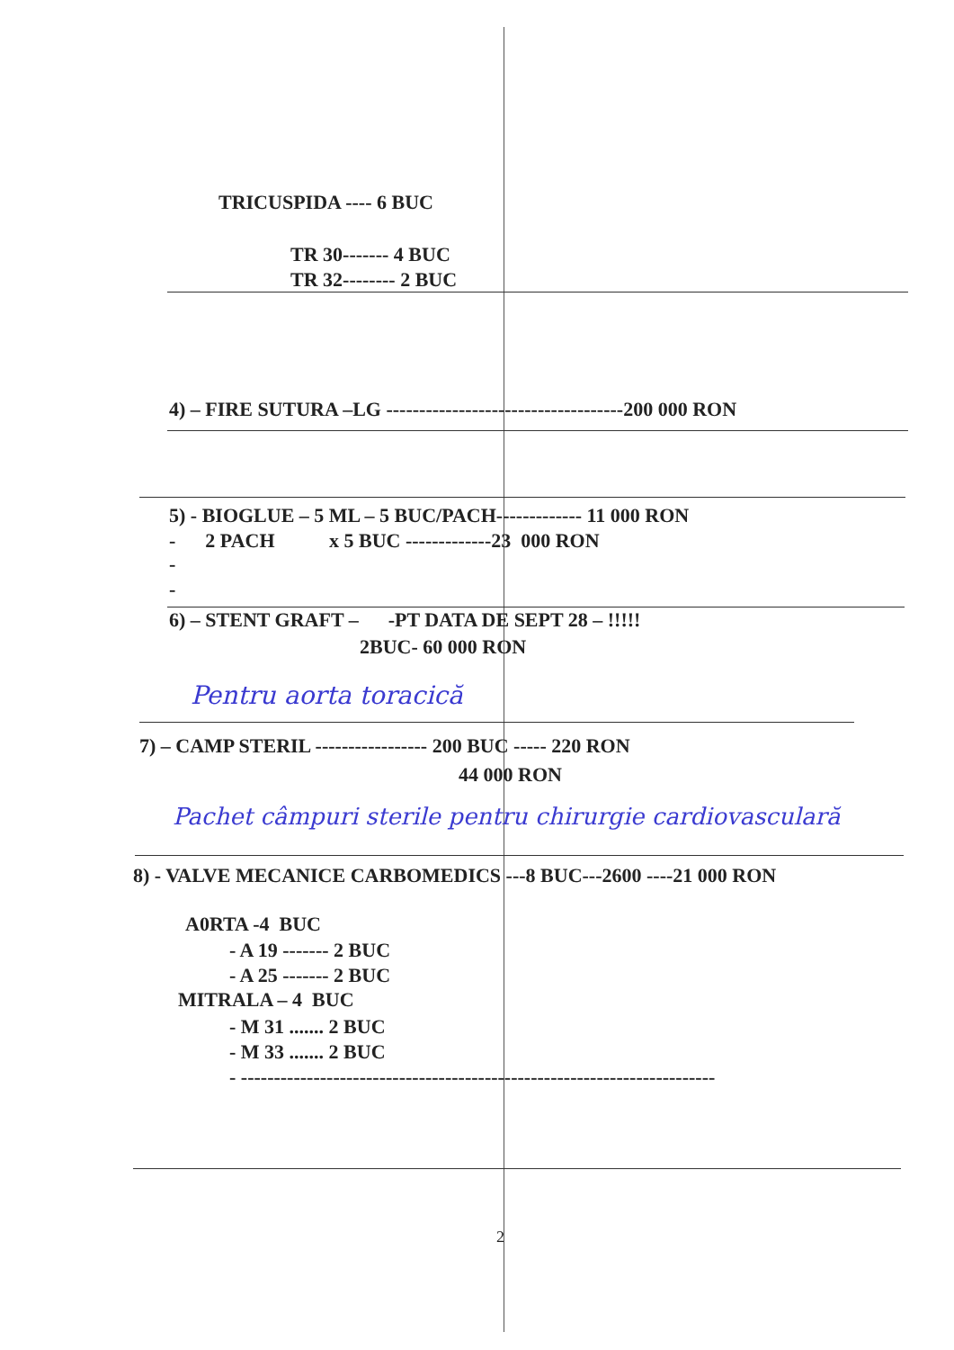TRICUSPIDA ---- 6 BUC
TR 30------- 4 BUC
TR 32-------- 2 BUC
4) – FIRE SUTURA –LG ------------------------------------200 000 RON
5) - BIOGLUE – 5 ML – 5 BUC/PACH------------- 11 000 RON
- 2 PACH x 5 BUC -------------23 000 RON
-
-
6) – STENT GRAFT – -PT DATA DE SEPT 28 – !!!!!
2BUC- 60 000 RON
Pentru aorta toracică
7) – CAMP STERIL ----------------- 200 BUC ----- 220 RON
44 000 RON
Pachet câmpuri sterile pentru chirurgie cardiovasculară
8) - VALVE MECANICE CARBOMEDICS ---8 BUC---2600 ----21 000 RON
A0RTA -4 BUC
- A 19 ------- 2 BUC
- A 25 ------- 2 BUC
MITRALA – 4 BUC
- M 31 ....... 2 BUC
- M 33 ....... 2 BUC
- ------------------------------------------------------------------------
2